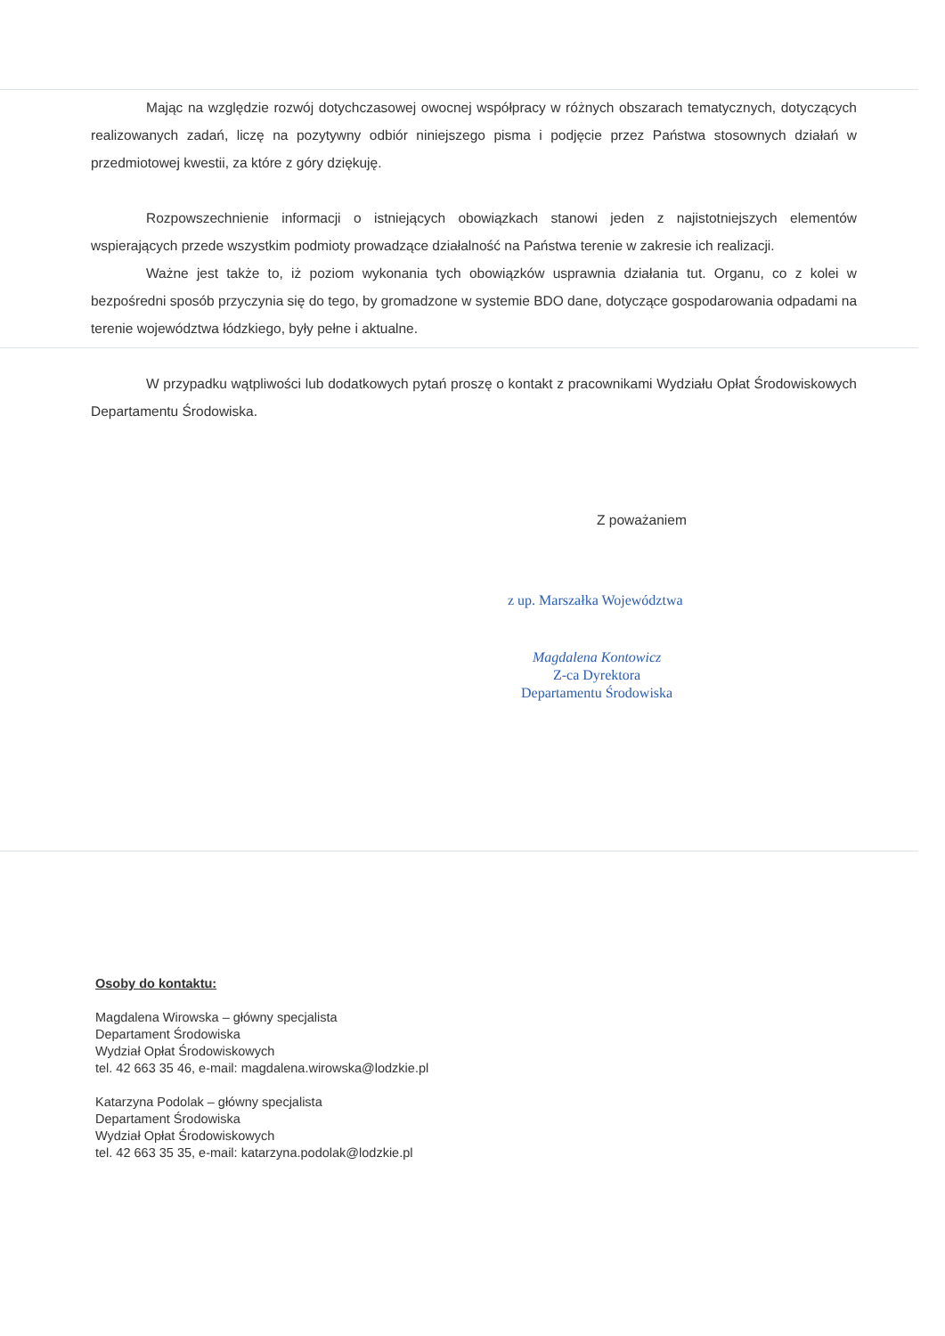Mając na względzie rozwój dotychczasowej owocnej współpracy w różnych obszarach tematycznych, dotyczących realizowanych zadań, liczę na pozytywny odbiór niniejszego pisma i podjęcie przez Państwa stosownych działań w przedmiotowej kwestii, za które z góry dziękuję.
Rozpowszechnienie informacji o istniejących obowiązkach stanowi jeden z najistotniejszych elementów wspierających przede wszystkim podmioty prowadzące działalność na Państwa terenie w zakresie ich realizacji.
Ważne jest także to, iż poziom wykonania tych obowiązków usprawnia działania tut. Organu, co z kolei w bezpośredni sposób przyczynia się do tego, by gromadzone w systemie BDO dane, dotyczące gospodarowania odpadami na terenie województwa łódzkiego, były pełne i aktualne.
W przypadku wątpliwości lub dodatkowych pytań proszę o kontakt z pracownikami Wydziału Opłat Środowiskowych Departamentu Środowiska.
Z poważaniem
z up. Marszałka Województwa
Magdalena Kontowicz
Z-ca Dyrektora
Departamentu Środowiska
Osoby do kontaktu:
Magdalena Wirowska – główny specjalista
Departament Środowiska
Wydział Opłat Środowiskowych
tel. 42 663 35 46, e-mail: magdalena.wirowska@lodzkie.pl
Katarzyna Podolak – główny specjalista
Departament Środowiska
Wydział Opłat Środowiskowych
tel. 42 663 35 35, e-mail: katarzyna.podolak@lodzkie.pl